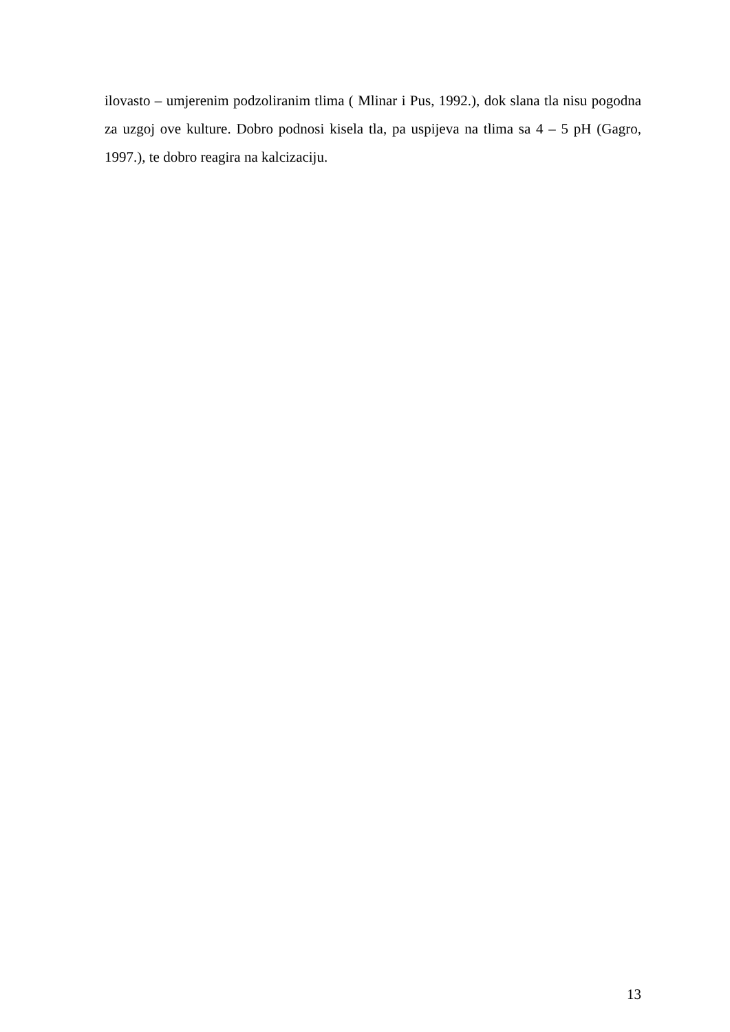ilovasto – umjerenim podzoliranim tlima ( Mlinar i Pus, 1992.), dok slana tla nisu pogodna za uzgoj ove kulture. Dobro podnosi kisela tla, pa uspijeva na tlima sa 4 – 5 pH (Gagro, 1997.), te dobro reagira na kalcizaciju.
13